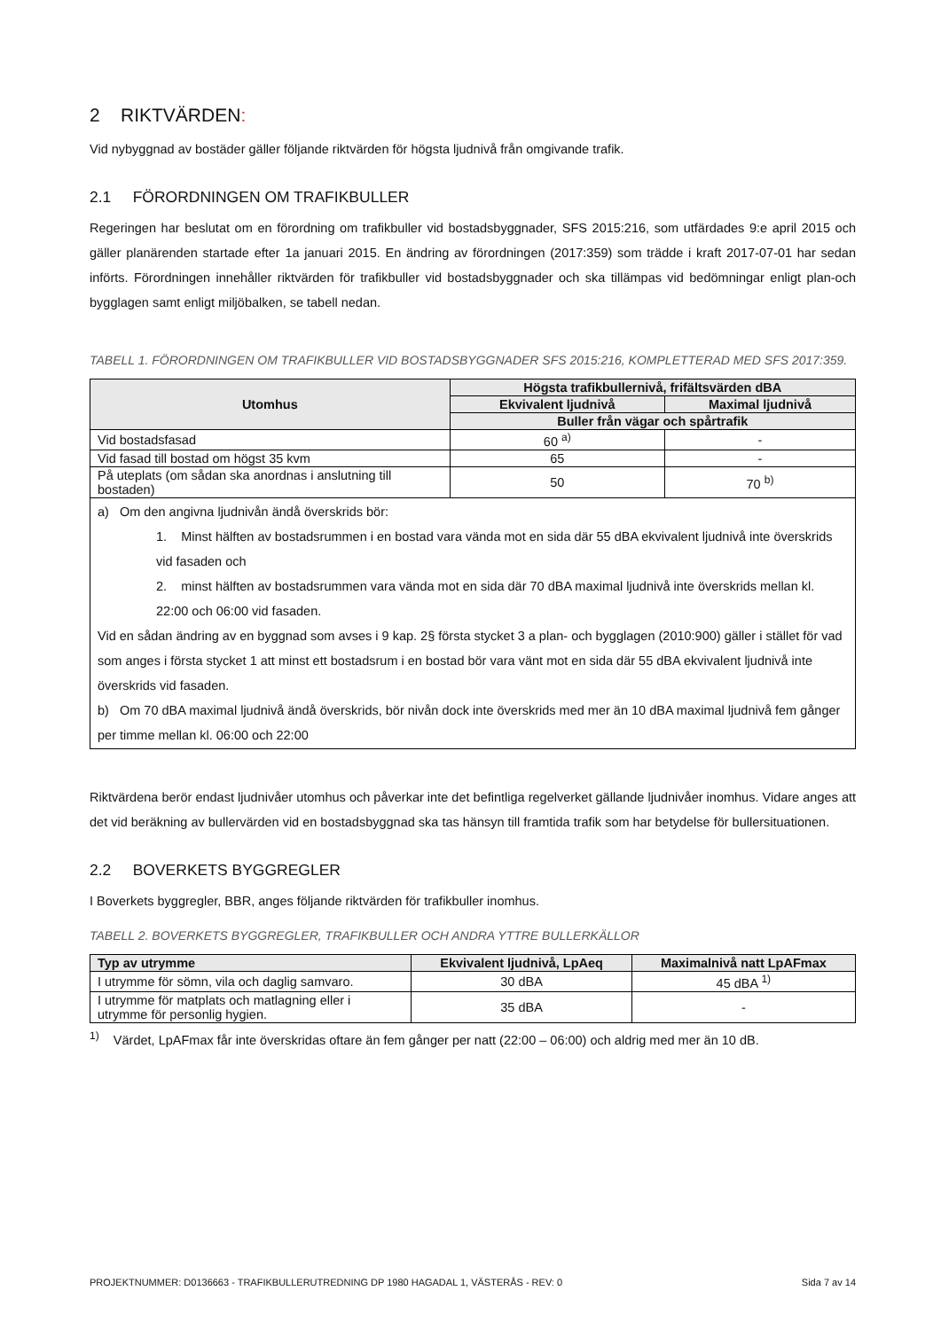2 RIKTVÄRDEN:
Vid nybyggnad av bostäder gäller följande riktvärden för högsta ljudnivå från omgivande trafik.
2.1 FÖRORDNINGEN OM TRAFIKBULLER
Regeringen har beslutat om en förordning om trafikbuller vid bostadsbyggnader, SFS 2015:216, som utfärdades 9:e april 2015 och gäller planärenden startade efter 1a januari 2015. En ändring av förordningen (2017:359) som trädde i kraft 2017-07-01 har sedan införts. Förordningen innehåller riktvärden för trafikbuller vid bostadsbyggnader och ska tillämpas vid bedömningar enligt plan-och bygglagen samt enligt miljöbalken, se tabell nedan.
TABELL 1. FÖRORDNINGEN OM TRAFIKBULLER VID BOSTADSBYGGNADER SFS 2015:216, KOMPLETTERAD MED SFS 2017:359.
| Utomhus | Högsta trafikbullernivå, frifältsvärden dBA | |
| --- | --- | --- |
| | Ekvivalent ljudnivå | Maximal ljudnivå |
| | Buller från vägar och spårtrafik | |
| Vid bostadsfasad | 60 <sup>a)</sup> | - |
| Vid fasad till bostad om högst 35 kvm | 65 | - |
| På uteplats (om sådan ska anordnas i anslutning till bostaden) | 50 | 70 <sup>b)</sup> |
| a) Om den angivna ljudnivån ändå överskrids bör: 1. Minst hälften av bostadsrummen i en bostad vara vända mot en sida där 55 dBA ekvivalent ljudnivå inte överskrids vid fasaden och 2. minst hälften av bostadsrummen vara vända mot en sida där 70 dBA maximal ljudnivå inte överskrids mellan kl. 22:00 och 06:00 vid fasaden. Vid en sådan ändring av en byggnad som avses i 9 kap. 2§ första stycket 3 a plan- och bygglagen (2010:900) gäller i stället för vad som anges i första stycket 1 att minst ett bostadsrum i en bostad bör vara vänt mot en sida där 55 dBA ekvivalent ljudnivå inte överskrids vid fasaden. b) Om 70 dBA maximal ljudnivå ändå överskrids, bör nivån dock inte överskrids med mer än 10 dBA maximal ljudnivå fem gånger per timme mellan kl. 06:00 och 22:00 | | |
Riktvärdena berör endast ljudnivåer utomhus och påverkar inte det befintliga regelverket gällande ljudnivåer inomhus. Vidare anges att det vid beräkning av bullervärden vid en bostadsbyggnad ska tas hänsyn till framtida trafik som har betydelse för bullersituationen.
2.2 BOVERKETS BYGGREGLER
I Boverkets byggregler, BBR, anges följande riktvärden för trafikbuller inomhus.
TABELL 2. BOVERKETS BYGGREGLER, TRAFIKBULLER OCH ANDRA YTTRE BULLERKÄLLOR
| Typ av utrymme | Ekvivalent ljudnivå, LpAeq | Maximalnivå natt LpAFmax |
| --- | --- | --- |
| I utrymme för sömn, vila och daglig samvaro. | 30 dBA | 45 dBA <sup>1)</sup> |
| I utrymme för matplats och matlagning eller i utrymme för personlig hygien. | 35 dBA | - |
<sup>1)</sup> Värdet, LpAFmax får inte överskridas oftare än fem gånger per natt (22:00 – 06:00) och aldrig med mer än 10 dB.
PROJEKTNUMMER: D0136663 - TRAFIKBULLERUTREDNING DP 1980 HAGADAL 1, VÄSTERÅS - REV: 0 Sida 7 av 14